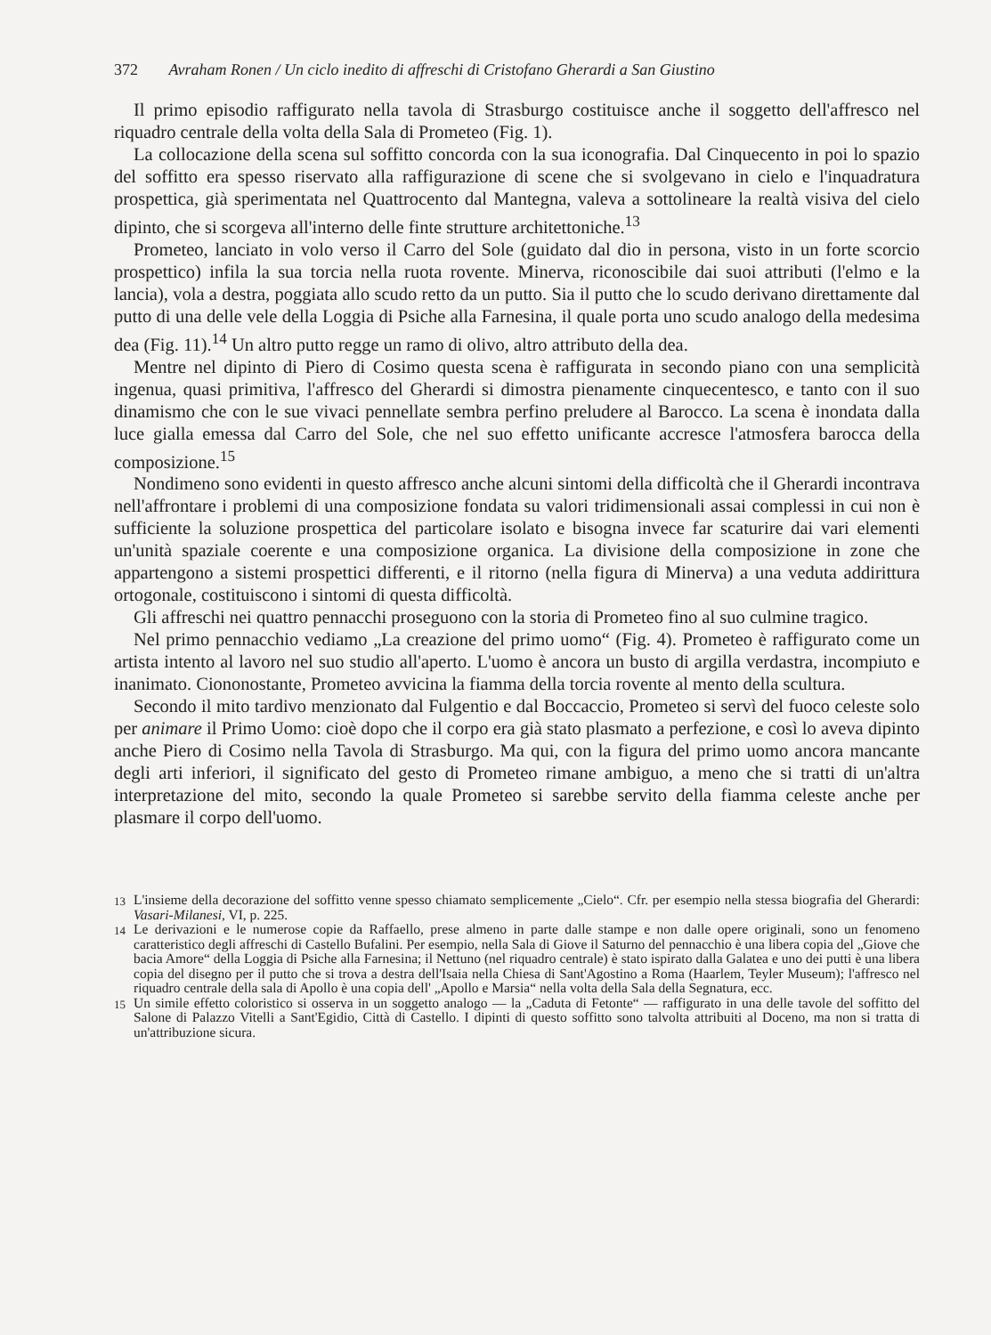372 Avraham Ronen / Un ciclo inedito di affreschi di Cristofano Gherardi a San Giustino
Il primo episodio raffigurato nella tavola di Strasburgo costituisce anche il soggetto dell'affresco nel riquadro centrale della volta della Sala di Prometeo (Fig. 1).
La collocazione della scena sul soffitto concorda con la sua iconografia. Dal Cinquecento in poi lo spazio del soffitto era spesso riservato alla raffigurazione di scene che si svolgevano in cielo e l'inquadratura prospettica, già sperimentata nel Quattrocento dal Mantegna, valeva a sottolineare la realtà visiva del cielo dipinto, che si scorgeva all'interno delle finte strutture architettoniche.<sup>13</sup>
Prometeo, lanciato in volo verso il Carro del Sole (guidato dal dio in persona, visto in un forte scorcio prospettico) infila la sua torcia nella ruota rovente. Minerva, riconoscibile dai suoi attributi (l'elmo e la lancia), vola a destra, poggiata allo scudo retto da un putto. Sia il putto che lo scudo derivano direttamente dal putto di una delle vele della Loggia di Psiche alla Farnesina, il quale porta uno scudo analogo della medesima dea (Fig. 11).<sup>14</sup> Un altro putto regge un ramo di olivo, altro attributo della dea.
Mentre nel dipinto di Piero di Cosimo questa scena è raffigurata in secondo piano con una semplicità ingenua, quasi primitiva, l'affresco del Gherardi si dimostra pienamente cinquecentesco, e tanto con il suo dinamismo che con le sue vivaci pennellate sembra perfino preludere al Barocco. La scena è inondata dalla luce gialla emessa dal Carro del Sole, che nel suo effetto unificante accresce l'atmosfera barocca della composizione.<sup>15</sup>
Nondimeno sono evidenti in questo affresco anche alcuni sintomi della difficoltà che il Gherardi incontrava nell'affrontare i problemi di una composizione fondata su valori tridimensionali assai complessi in cui non è sufficiente la soluzione prospettica del particolare isolato e bisogna invece far scaturire dai vari elementi un'unità spaziale coerente e una composizione organica. La divisione della composizione in zone che appartengono a sistemi prospettici differenti, e il ritorno (nella figura di Minerva) a una veduta addirittura ortogonale, costituiscono i sintomi di questa difficoltà.
Gli affreschi nei quattro pennacchi proseguono con la storia di Prometeo fino al suo culmine tragico.
Nel primo pennacchio vediamo „La creazione del primo uomo“ (Fig. 4). Prometeo è raffigurato come un artista intento al lavoro nel suo studio all'aperto. L'uomo è ancora un busto di argilla verdastra, incompiuto e inanimato. Ciononostante, Prometeo avvicina la fiamma della torcia rovente al mento della scultura.
Secondo il mito tardivo menzionato dal Fulgentio e dal Boccaccio, Prometeo si servì del fuoco celeste solo per animare il Primo Uomo: cioè dopo che il corpo era già stato plasmato a perfezione, e così lo aveva dipinto anche Piero di Cosimo nella Tavola di Strasburgo. Ma qui, con la figura del primo uomo ancora mancante degli arti inferiori, il significato del gesto di Prometeo rimane ambiguo, a meno che si tratti di un'altra interpretazione del mito, secondo la quale Prometeo si sarebbe servito della fiamma celeste anche per plasmare il corpo dell'uomo.
<sup>13</sup> L'insieme della decorazione del soffitto venne spesso chiamato semplicemente „Cielo“. Cfr. per esempio nella stessa biografia del Gherardi: Vasari-Milanesi, VI, p. 225.
<sup>14</sup> Le derivazioni e le numerose copie da Raffaello, prese almeno in parte dalle stampe e non dalle opere originali, sono un fenomeno caratteristico degli affreschi di Castello Bufalini. Per esempio, nella Sala di Giove il Saturno del pennacchio è una libera copia del „Giove che bacia Amore“ della Loggia di Psiche alla Farnesina; il Nettuno (nel riquadro centrale) è stato ispirato dalla Galatea e uno dei putti è una libera copia del disegno per il putto che si trova a destra dell'Isaia nella Chiesa di Sant'Agostino a Roma (Haarlem, Teyler Museum); l'affresco nel riquadro centrale della sala di Apollo è una copia dell' „Apollo e Marsia“ nella volta della Sala della Segnatura, ecc.
<sup>15</sup> Un simile effetto coloristico si osserva in un soggetto analogo — la „Caduta di Fetonte“ — raffigurato in una delle tavole del soffitto del Salone di Palazzo Vitelli a Sant'Egidio, Città di Castello. I dipinti di questo soffitto sono talvolta attribuiti al Doceno, ma non si tratta di un'attribuzione sicura.